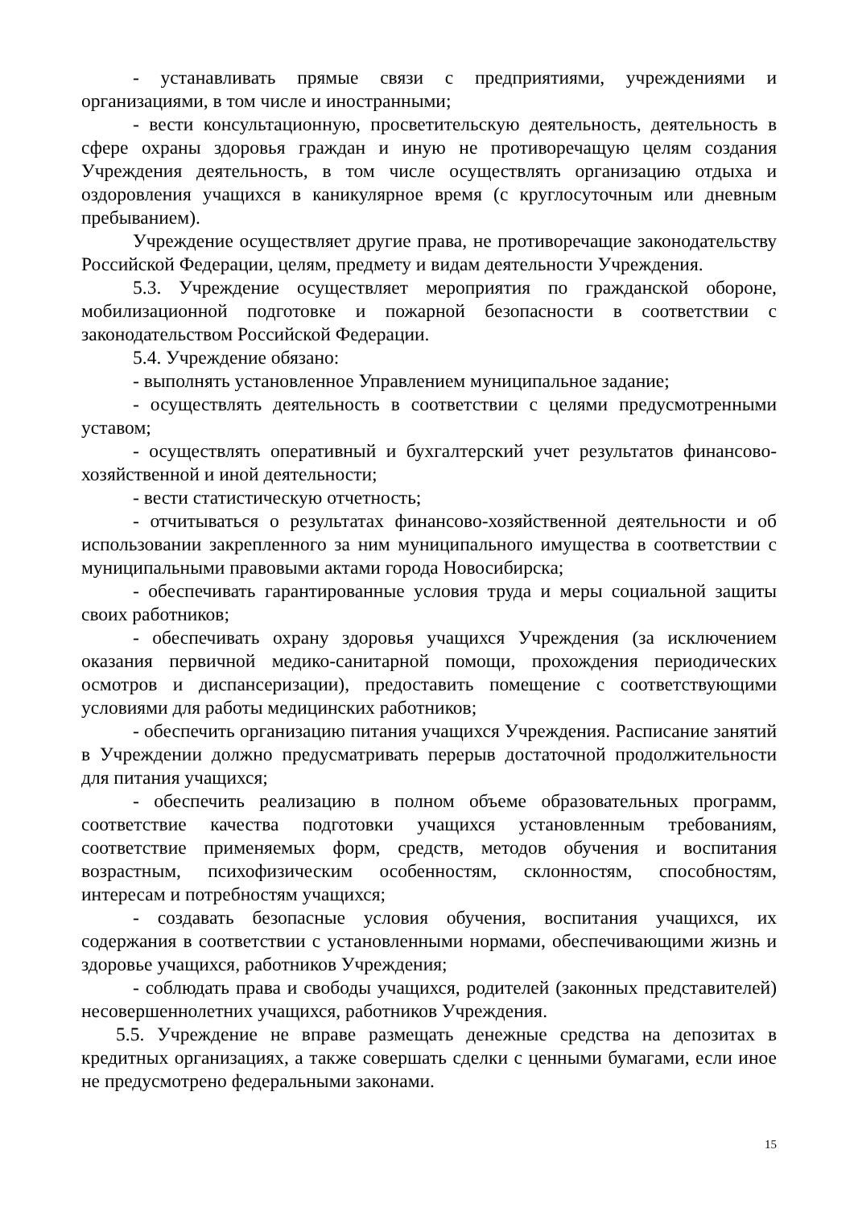- устанавливать прямые связи с предприятиями, учреждениями и организациями, в том числе и иностранными;
- вести консультационную, просветительскую деятельность, деятельность в сфере охраны здоровья граждан и иную не противоречащую целям создания Учреждения деятельность, в том числе осуществлять организацию отдыха и оздоровления учащихся в каникулярное время (с круглосуточным или дневным пребыванием).
Учреждение осуществляет другие права, не противоречащие законодательству Российской Федерации, целям, предмету и видам деятельности Учреждения.
5.3. Учреждение осуществляет мероприятия по гражданской обороне, мобилизационной подготовке и пожарной безопасности в соответствии с законодательством Российской Федерации.
5.4. Учреждение обязано:
- выполнять установленное Управлением муниципальное задание;
- осуществлять деятельность в соответствии с целями предусмотренными уставом;
- осуществлять оперативный и бухгалтерский учет результатов финансово-хозяйственной и иной деятельности;
- вести статистическую отчетность;
- отчитываться о результатах финансово-хозяйственной деятельности и об использовании закрепленного за ним муниципального имущества в соответствии с муниципальными правовыми актами города Новосибирска;
- обеспечивать гарантированные условия труда и меры социальной защиты своих работников;
- обеспечивать охрану здоровья учащихся Учреждения (за исключением оказания первичной медико-санитарной помощи, прохождения периодических осмотров и диспансеризации), предоставить помещение с соответствующими условиями для работы медицинских работников;
- обеспечить организацию питания учащихся Учреждения. Расписание занятий в Учреждении должно предусматривать перерыв достаточной продолжительности для питания учащихся;
- обеспечить реализацию в полном объеме образовательных программ, соответствие качества подготовки учащихся установленным требованиям, соответствие применяемых форм, средств, методов обучения и воспитания возрастным, психофизическим особенностям, склонностям, способностям, интересам и потребностям учащихся;
- создавать безопасные условия обучения, воспитания учащихся, их содержания в соответствии с установленными нормами, обеспечивающими жизнь и здоровье учащихся, работников Учреждения;
- соблюдать права и свободы учащихся, родителей (законных представителей) несовершеннолетних учащихся, работников Учреждения.
5.5. Учреждение не вправе размещать денежные средства на депозитах в кредитных организациях, а также совершать сделки с ценными бумагами, если иное не предусмотрено федеральными законами.
15